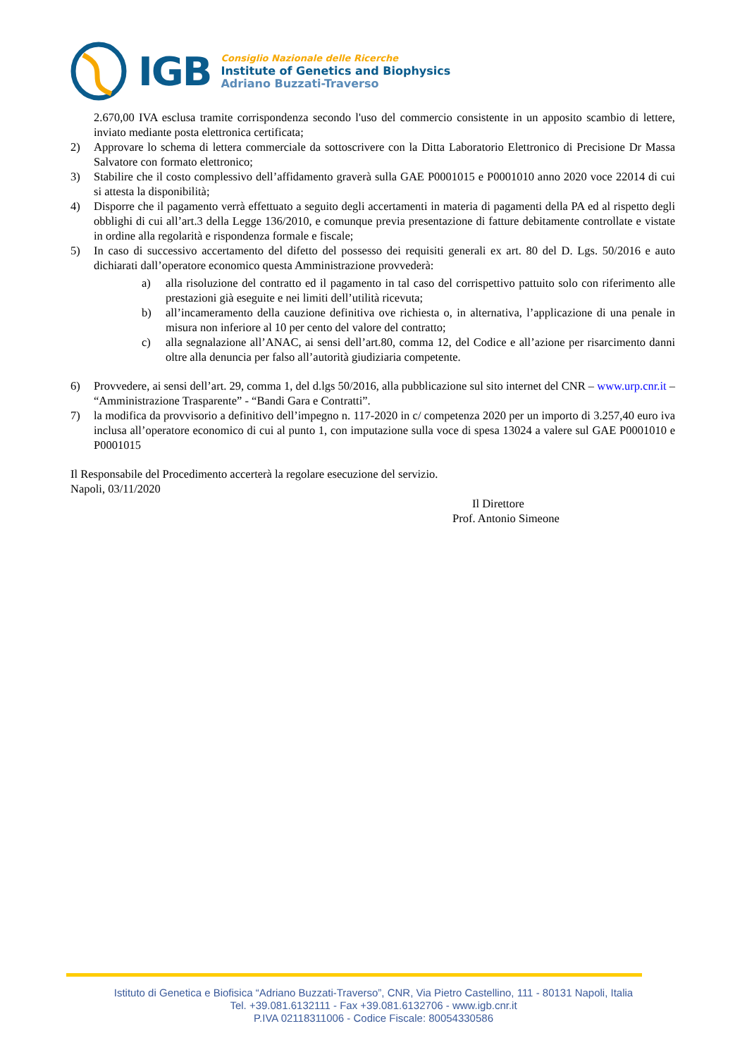IGB
Consiglio Nazionale delle Ricerche
Institute of Genetics and Biophysics
Adriano Buzzati-Traverso
2.670,00 IVA esclusa tramite corrispondenza secondo l'uso del commercio consistente in un apposito scambio di lettere, inviato mediante posta elettronica certificata;
2) Approvare lo schema di lettera commerciale da sottoscrivere con la Ditta Laboratorio Elettronico di Precisione Dr Massa Salvatore con formato elettronico;
3) Stabilire che il costo complessivo dell’affidamento graverà sulla GAE P0001015 e P0001010 anno 2020 voce 22014 di cui si attesta la disponibilità;
4) Disporre che il pagamento verrà effettuato a seguito degli accertamenti in materia di pagamenti della PA ed al rispetto degli obblighi di cui all’art.3 della Legge 136/2010, e comunque previa presentazione di fatture debitamente controllate e vistate in ordine alla regolarità e rispondenza formale e fiscale;
5) In caso di successivo accertamento del difetto del possesso dei requisiti generali ex art. 80 del D. Lgs. 50/2016 e auto dichiarati dall’operatore economico questa Amministrazione provvederà:
a) alla risoluzione del contratto ed il pagamento in tal caso del corrispettivo pattuito solo con riferimento alle prestazioni già eseguite e nei limiti dell’utilità ricevuta;
b) all’incameramento della cauzione definitiva ove richiesta o, in alternativa, l’applicazione di una penale in misura non inferiore al 10 per cento del valore del contratto;
c) alla segnalazione all’ANAC, ai sensi dell’art.80, comma 12, del Codice e all’azione per risarcimento danni oltre alla denuncia per falso all’autorità giudiziaria competente.
6) Provvedere, ai sensi dell’art. 29, comma 1, del d.lgs 50/2016, alla pubblicazione sul sito internet del CNR – www.urp.cnr.it – “Amministrazione Trasparente” - “Bandi Gara e Contratti”.
7) la modifica da provvisorio a definitivo dell’impegno n. 117-2020 in c/ competenza 2020 per un importo di 3.257,40 euro iva inclusa all’operatore economico di cui al punto 1, con imputazione sulla voce di spesa 13024 a valere sul GAE P0001010 e P0001015
Il Responsabile del Procedimento accerterà la regolare esecuzione del servizio.
Napoli, 03/11/2020
Il Direttore
Prof. Antonio Simeone
Istituto di Genetica e Biofisica “Adriano Buzzati-Traverso”, CNR, Via Pietro Castellino, 111 - 80131 Napoli, Italia
Tel. +39.081.6132111 - Fax +39.081.6132706 - www.igb.cnr.it
P.IVA 02118311006 - Codice Fiscale: 80054330586